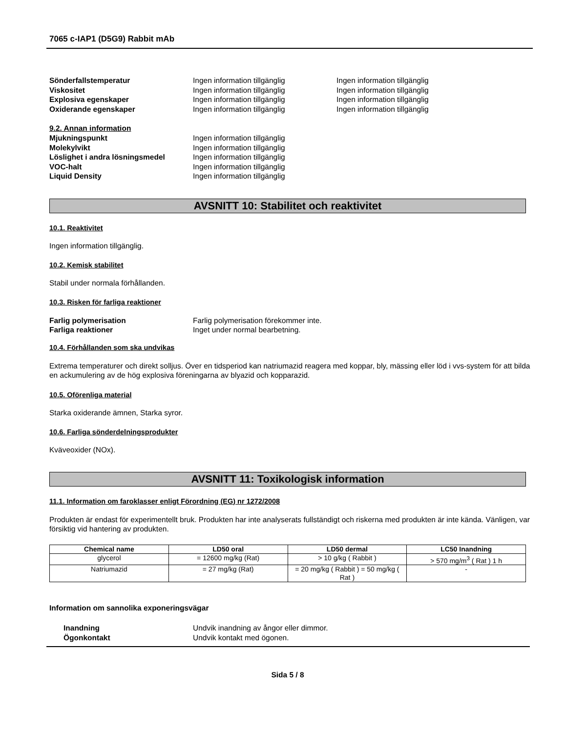7065 c-IAP1 (D5G9) Rabbit mAb
Sönderfallstemperatur Ingen information tillgänglig Ingen information tillgänglig
Viskositet Ingen information tillgänglig Ingen information tillgänglig
Explosiva egenskaper Ingen information tillgänglig Ingen information tillgänglig
Oxiderande egenskaper Ingen information tillgänglig Ingen information tillgänglig
9.2. Annan information
Mjukningspunkt Ingen information tillgänglig
Molekylvikt Ingen information tillgänglig
Löslighet i andra lösningsmedel Ingen information tillgänglig
VOC-halt Ingen information tillgänglig
Liquid Density Ingen information tillgänglig
AVSNITT 10: Stabilitet och reaktivitet
10.1. Reaktivitet
Ingen information tillgänglig.
10.2. Kemisk stabilitet
Stabil under normala förhållanden.
10.3. Risken för farliga reaktioner
Farlig polymerisation Farlig polymerisation förekommer inte.
Farliga reaktioner Inget under normal bearbetning.
10.4. Förhållanden som ska undvikas
Extrema temperaturer och direkt solljus. Över en tidsperiod kan natriumazid reagera med koppar, bly, mässing eller löd i vvs-system för att bilda en ackumulering av de hög explosiva föreningarna av blyazid och kopparazid.
10.5. Oförenliga material
Starka oxiderande ämnen, Starka syror.
10.6. Farliga sönderdelningsprodukter
Kväveoxider (NOx).
AVSNITT 11: Toxikologisk information
11.1. Information om faroklasser enligt Förordning (EG) nr 1272/2008
Produkten är endast för experimentellt bruk. Produkten har inte analyserats fullständigt och riskerna med produkten är inte kända. Vänligen, var försiktig vid hantering av produkten.
| Chemical name | LD50 oral | LD50 dermal | LC50 Inandning |
| --- | --- | --- | --- |
| glycerol | = 12600 mg/kg (Rat) | > 10 g/kg ( Rabbit ) | > 570 mg/m<sup>3</sup> ( Rat ) 1 h |
| Natriumazid | = 27 mg/kg (Rat) | = 20 mg/kg ( Rabbit ) = 50 mg/kg ( Rat ) | - |
Information om sannolika exponeringsvägar
Inandning Undvik inandning av ångor eller dimmor.
Ögonkontakt Undvik kontakt med ögonen.
Sida 5 / 8